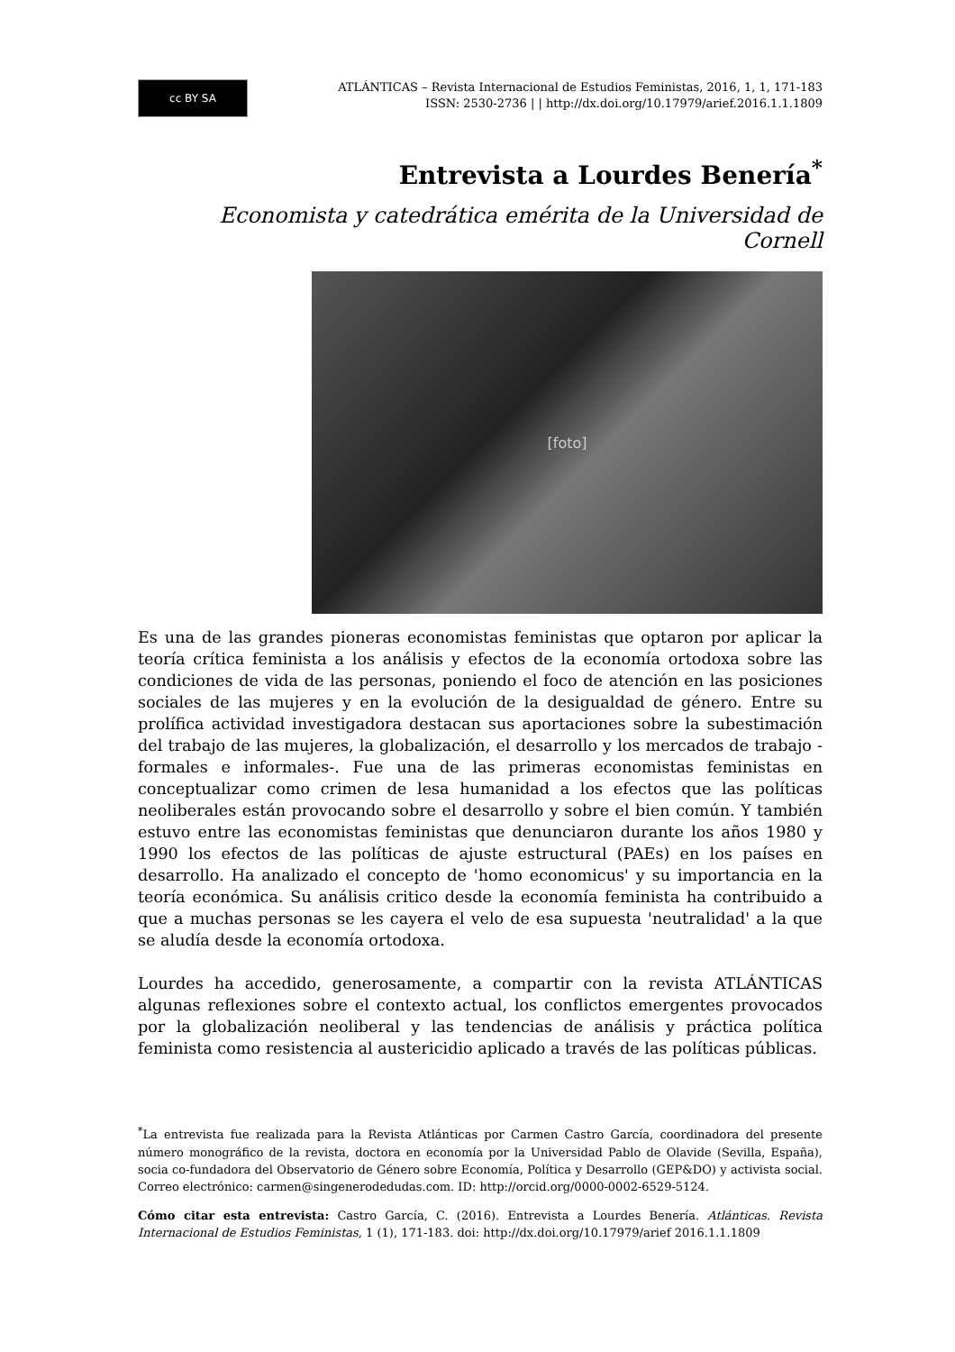cc BY SA
ATLÁNTICAS – Revista Internacional de Estudios Feministas, 2016, 1, 1, 171-183
ISSN: 2530-2736 | | http://dx.doi.org/10.17979/arief.2016.1.1.1809
Entrevista a Lourdes Benería<sup>*</sup>
Economista y catedrática emérita de la Universidad de Cornell
[foto]
Es una de las grandes pioneras economistas feministas que optaron por aplicar la teoría crítica feminista a los análisis y efectos de la economía ortodoxa sobre las condiciones de vida de las personas, poniendo el foco de atención en las posiciones sociales de las mujeres y en la evolución de la desigualdad de género. Entre su prolífica actividad investigadora destacan sus aportaciones sobre la subestimación del trabajo de las mujeres, la globalización, el desarrollo y los mercados de trabajo -formales e informales-. Fue una de las primeras economistas feministas en conceptualizar como crimen de lesa humanidad a los efectos que las políticas neoliberales están provocando sobre el desarrollo y sobre el bien común. Y también estuvo entre las economistas feministas que denunciaron durante los años 1980 y 1990 los efectos de las políticas de ajuste estructural (PAEs) en los países en desarrollo. Ha analizado el concepto de 'homo economicus' y su importancia en la teoría económica. Su análisis critico desde la economía feminista ha contribuido a que a muchas personas se les cayera el velo de esa supuesta 'neutralidad' a la que se aludía desde la economía ortodoxa.
Lourdes ha accedido, generosamente, a compartir con la revista ATLÁNTICAS algunas reflexiones sobre el contexto actual, los conflictos emergentes provocados por la globalización neoliberal y las tendencias de análisis y práctica política feminista como resistencia al austericidio aplicado a través de las políticas públicas.
<sup>*</sup> La entrevista fue realizada para la Revista Atlánticas por Carmen Castro García, coordinadora del presente número monográfico de la revista, doctora en economía por la Universidad Pablo de Olavide (Sevilla, España), socia co-fundadora del Observatorio de Género sobre Economía, Política y Desarrollo (GEP&DO) y activista social. Correo electrónico: carmen@singenerodedudas.com. ID: http://orcid.org/0000-0002-6529-5124.
Cómo citar esta entrevista: Castro García, C. (2016). Entrevista a Lourdes Benería. Atlánticas. Revista Internacional de Estudios Feministas, 1 (1), 171-183. doi: http://dx.doi.org/10.17979/arief 2016.1.1.1809